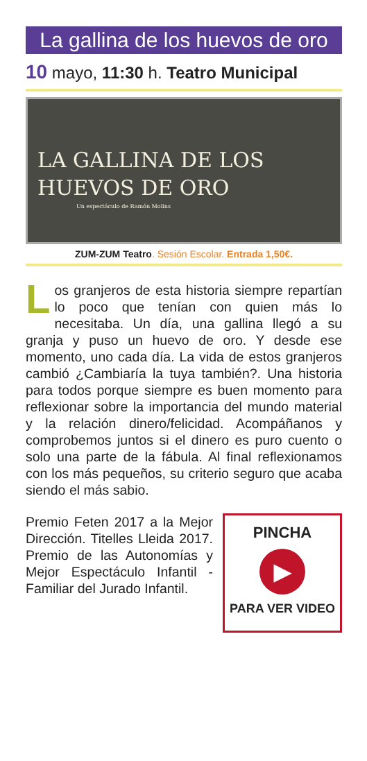La gallina de los huevos de oro
10 mayo, 11:30 h. Teatro Municipal
LA GALLINA DE LOS
HUEVOS DE ORO
Un espectáculo de Ramón Molins
ZUM-ZUM Teatro. Sesión Escolar. Entrada 1,50€.
Los granjeros de esta historia siempre repartían lo poco que tenían con quien más lo necesitaba. Un día, una gallina llegó a su granja y puso un huevo de oro. Y desde ese momento, uno cada día. La vida de estos granjeros cambió ¿Cambiaría la tuya también?. Una historia para todos porque siempre es buen momento para reflexionar sobre la importancia del mundo material y la relación dinero/felicidad. Acompáñanos y comprobemos juntos si el dinero es puro cuento o solo una parte de la fábula. Al final reflexionamos con los más pequeños, su criterio seguro que acaba siendo el más sabio.
Premio Feten 2017 a la Mejor Dirección. Titelles Lleida 2017. Premio de las Autonomías y Mejor Espectáculo Infantil - Familiar del Jurado Infantil.
PINCHA
▶
PARA VER VIDEO